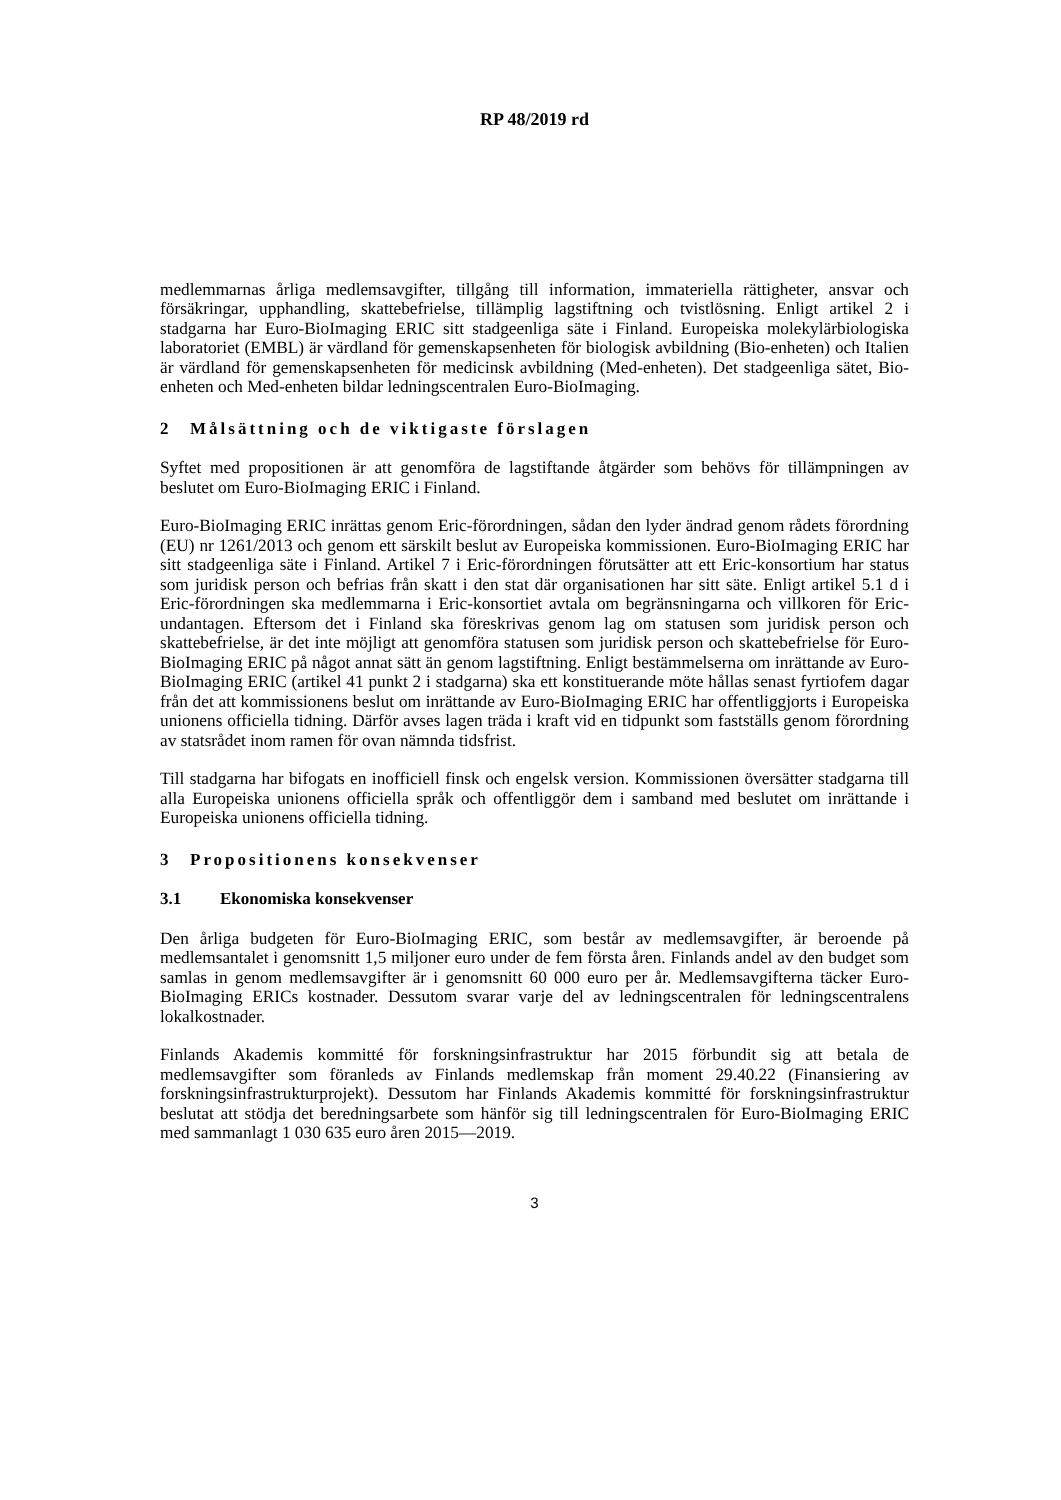RP 48/2019 rd
medlemmarnas årliga medlemsavgifter, tillgång till information, immateriella rättigheter, ansvar och försäkringar, upphandling, skattebefrielse, tillämplig lagstiftning och tvistlösning. Enligt artikel 2 i stadgarna har Euro-BioImaging ERIC sitt stadgeenliga säte i Finland. Europeiska molekylärbiologiska laboratoriet (EMBL) är värdland för gemenskapsenheten för biologisk avbildning (Bio-enheten) och Italien är värdland för gemenskapsenheten för medicinsk avbildning (Med-enheten). Det stadgeenliga sätet, Bio-enheten och Med-enheten bildar ledningscentralen Euro-BioImaging.
2 Målsättning och de viktigaste förslagen
Syftet med propositionen är att genomföra de lagstiftande åtgärder som behövs för tillämpningen av beslutet om Euro-BioImaging ERIC i Finland.
Euro-BioImaging ERIC inrättas genom Eric-förordningen, sådan den lyder ändrad genom rådets förordning (EU) nr 1261/2013 och genom ett särskilt beslut av Europeiska kommissionen. Euro-BioImaging ERIC har sitt stadgeenliga säte i Finland. Artikel 7 i Eric-förordningen förutsätter att ett Eric-konsortium har status som juridisk person och befrias från skatt i den stat där organisationen har sitt säte. Enligt artikel 5.1 d i Eric-förordningen ska medlemmarna i Eric-konsortiet avtala om begränsningarna och villkoren för Eric-undantagen. Eftersom det i Finland ska föreskrivas genom lag om statusen som juridisk person och skattebefrielse, är det inte möjligt att genomföra statusen som juridisk person och skattebefrielse för Euro-BioImaging ERIC på något annat sätt än genom lagstiftning. Enligt bestämmelserna om inrättande av Euro-BioImaging ERIC (artikel 41 punkt 2 i stadgarna) ska ett konstituerande möte hållas senast fyrtiofem dagar från det att kommissionens beslut om inrättande av Euro-BioImaging ERIC har offentliggjorts i Europeiska unionens officiella tidning. Därför avses lagen träda i kraft vid en tidpunkt som fastställs genom förordning av statsrådet inom ramen för ovan nämnda tidsfrist.
Till stadgarna har bifogats en inofficiell finsk och engelsk version. Kommissionen översätter stadgarna till alla Europeiska unionens officiella språk och offentliggör dem i samband med beslutet om inrättande i Europeiska unionens officiella tidning.
3 Propositionens konsekvenser
3.1 Ekonomiska konsekvenser
Den årliga budgeten för Euro-BioImaging ERIC, som består av medlemsavgifter, är beroende på medlemsantalet i genomsnitt 1,5 miljoner euro under de fem första åren. Finlands andel av den budget som samlas in genom medlemsavgifter är i genomsnitt 60 000 euro per år. Medlemsavgifterna täcker Euro-BioImaging ERICs kostnader. Dessutom svarar varje del av ledningscentralen för ledningscentralens lokalkostnader.
Finlands Akademis kommitté för forskningsinfrastruktur har 2015 förbundit sig att betala de medlemsavgifter som föranleds av Finlands medlemskap från moment 29.40.22 (Finansiering av forskningsinfrastrukturprojekt). Dessutom har Finlands Akademis kommitté för forskningsinfrastruktur beslutat att stödja det beredningsarbete som hänför sig till ledningscentralen för Euro-BioImaging ERIC med sammanlagt 1 030 635 euro åren 2015—2019.
3